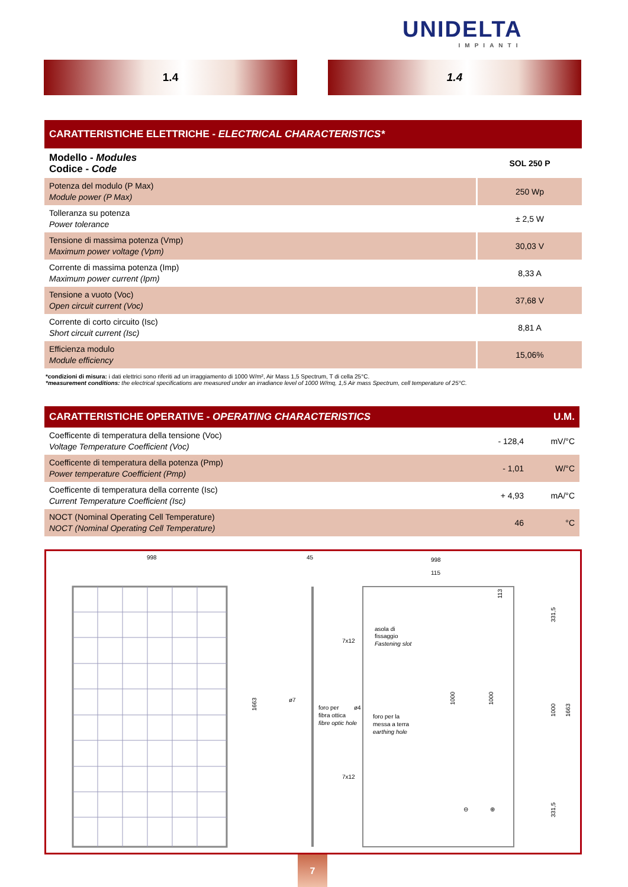UNIDELTA
IMPIANTI
1.4 1.4
| CARATTERISTICHE ELETTRICHE - ELECTRICAL CHARACTERISTICS* | |
| --- | --- |
| Modello - Modules Codice - Code | SOL 250 P |
| Potenza del modulo (P Max) Module power (P Max) | 250 Wp |
| Tolleranza su potenza Power tolerance | ± 2,5 W |
| Tensione di massima potenza (Vmp) Maximum power voltage (Vpm) | 30,03 V |
| Corrente di massima potenza (Imp) Maximum power current (Ipm) | 8,33 A |
| Tensione a vuoto (Voc) Open circuit current (Voc) | 37,68 V |
| Corrente di corto circuito (Isc) Short circuit current (Isc) | 8,81 A |
| Efficienza modulo Module efficiency | 15,06% |
*condizioni di misura: i dati elettrici sono riferiti ad un irraggiamento di 1000 W/m², Air Mass 1,5 Spectrum, T di cella 25°C.
*measurement conditions: the electrical specifications are measured under an irradiance level of 1000 W/mq, 1,5 Air mass Spectrum, cell temperature of 25°C.
| CARATTERISTICHE OPERATIVE - OPERATING CHARACTERISTICS | | U.M. |
| --- | --- | --- |
| Coefficente di temperatura della tensione (Voc) Voltage Temperature Coefficient (Voc) | - 128,4 | mV/°C |
| Coefficente di temperatura della potenza (Pmp) Power temperature Coefficient (Pmp) | - 1,01 | W/°C |
| Coefficente di temperatura della corrente (Isc) Current Temperature Coefficient (Isc) | + 4,93 | mA/°C |
| NOCT (Nominal Operating Cell Temperature) NOCT (Nominal Operating Cell Temperature) | 46 | °C |
998
45
998
115
1663
7x12
asola di
fissaggio
Fastening slot
ø7
foro per
fibra ottica
fibre optic hole
ø4
foro per la
messa a terra
earthing hole
7x12
1000
1000
331,5
1000
1663
331,5
113
⊖
⊕
7